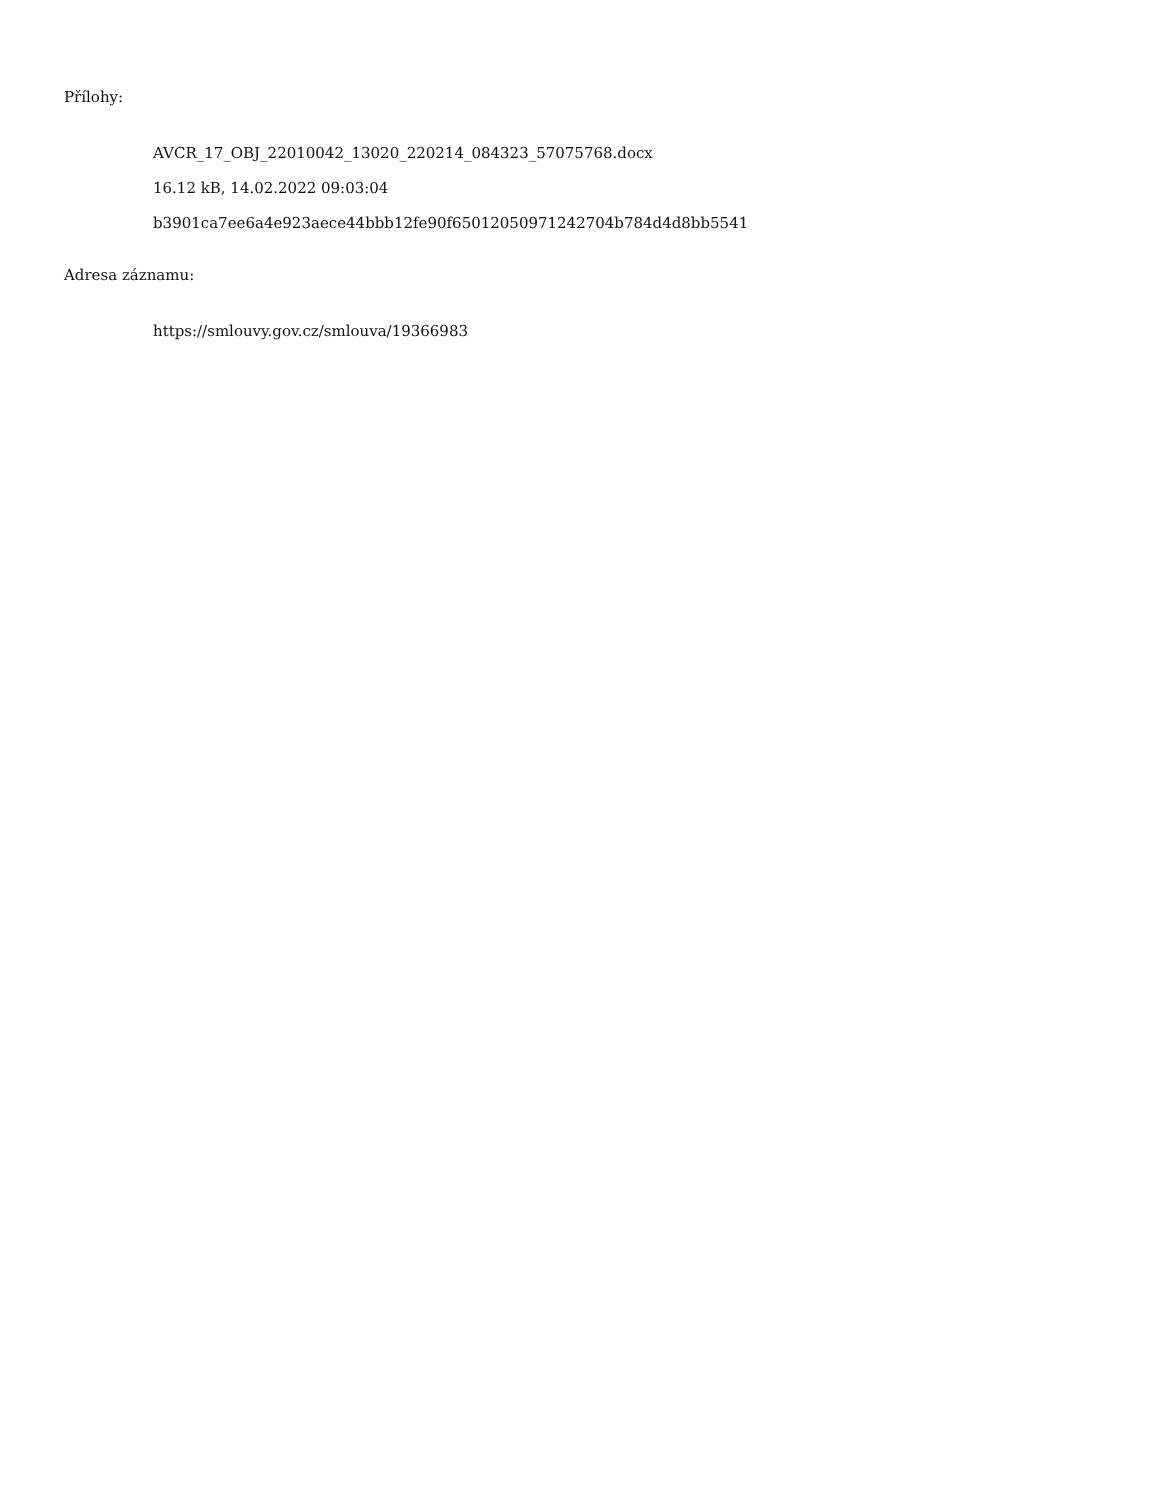Přílohy:
AVCR_17_OBJ_22010042_13020_220214_084323_57075768.docx
16.12 kB, 14.02.2022 09:03:04
b3901ca7ee6a4e923aece44bbb12fe90f65012050971242704b784d4d8bb5541
Adresa záznamu:
https://smlouvy.gov.cz/smlouva/19366983